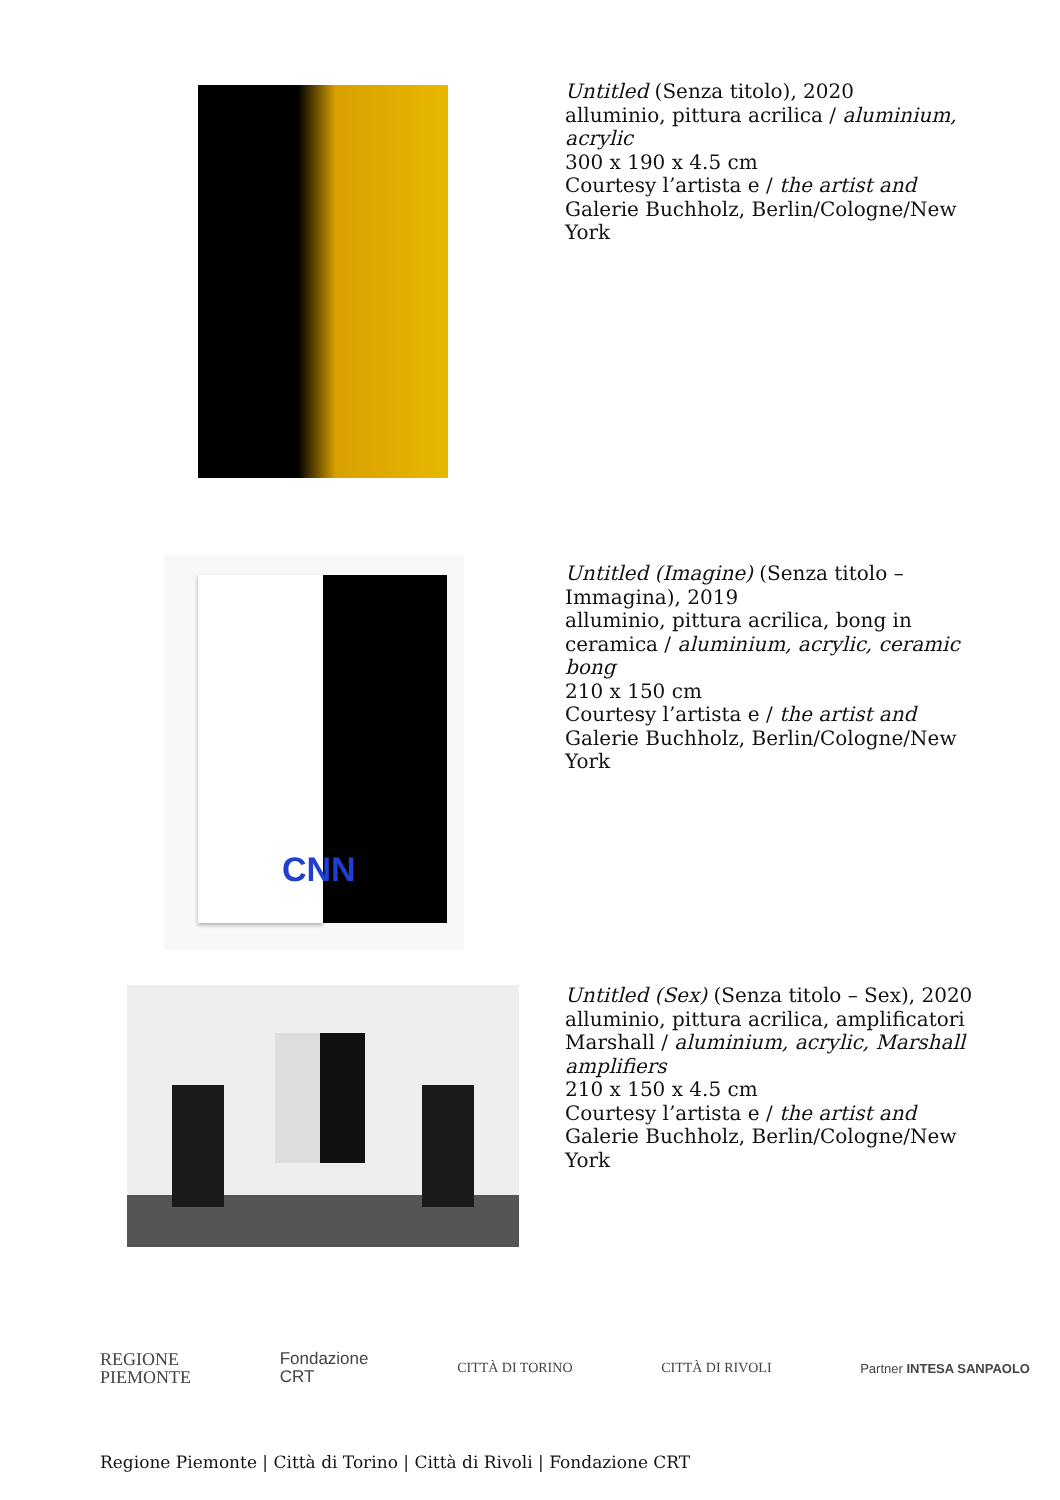Untitled (Senza titolo), 2020
alluminio, pittura acrilica / aluminium, acrylic
300 x 190 x 4.5 cm
Courtesy l’artista e / the artist and Galerie Buchholz, Berlin/Cologne/New York
CNN
Untitled (Imagine) (Senza titolo – Immagina), 2019
alluminio, pittura acrilica, bong in ceramica / aluminium, acrylic, ceramic bong
210 x 150 cm
Courtesy l’artista e / the artist and Galerie Buchholz, Berlin/Cologne/New York
Untitled (Sex) (Senza titolo – Sex), 2020
alluminio, pittura acrilica, amplificatori Marshall / aluminium, acrylic, Marshall amplifiers
210 x 150 x 4.5 cm
Courtesy l’artista e / the artist and Galerie Buchholz, Berlin/Cologne/New York
REGIONE
PIEMONTE Fondazione
CRT CITTÀ DI TORINO CITTÀ DI RIVOLI Partner INTESA SANPAOLO
Regione Piemonte | Città di Torino | Città di Rivoli | Fondazione CRT